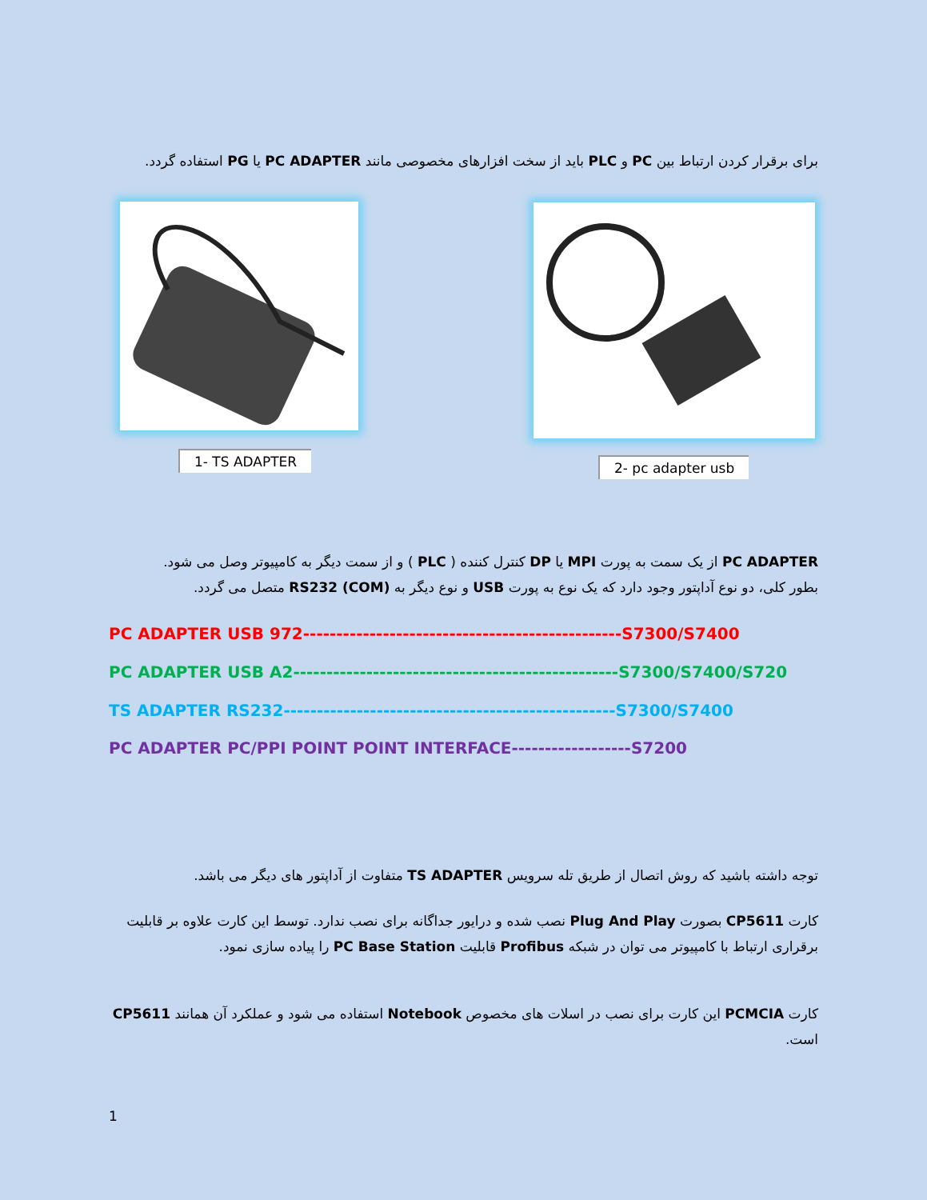برای برقرار کردن ارتباط بین PC و PLC باید از سخت افزارهای مخصوصی مانند PC ADAPTER یا PG استفاده گردد.
1- TS ADAPTER 2- pc adapter usb
PC ADAPTER از یک سمت به پورت MPI یا DP کنترل کننده ( PLC ) و از سمت دیگر به کامپیوتر وصل می شود.
بطور کلی، دو نوع آداپتور وجود دارد که یک نوع به پورت USB و نوع دیگر به RS232 (COM) متصل می گردد.
PC ADAPTER USB 972------------------------------------------------S7300/S7400
PC ADAPTER USB A2-------------------------------------------------S7300/S7400/S720
TS ADAPTER RS232--------------------------------------------------S7300/S7400
PC ADAPTER PC/PPI POINT POINT INTERFACE------------------S7200
توجه داشته باشید که روش اتصال از طریق تله سرویس TS ADAPTER متفاوت از آداپتور های دیگر می باشد.
کارت CP5611 بصورت Plug And Play نصب شده و درایور جداگانه برای نصب ندارد. توسط این کارت علاوه بر قابلیت برقراری ارتباط با کامپیوتر می توان در شبکه Profibus قابلیت PC Base Station را پیاده سازی نمود.
کارت PCMCIA این کارت برای نصب در اسلات های مخصوص Notebook استفاده می شود و عملکرد آن همانند CP5611 است.
1